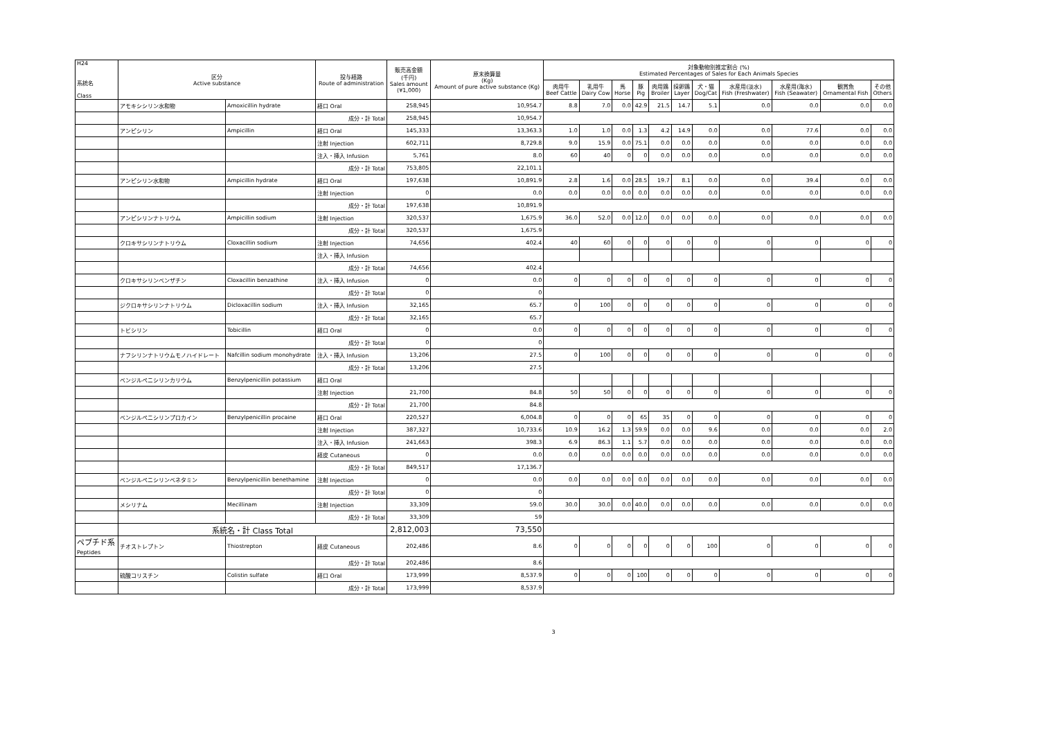| H24 系統名 Class | 区分 Active substance | | 投与経路 Route of administration | 販売高金額 (千円) Sales amount (¥1,000) | 原末換算量 (Kg) Amount of pure active substance (Kg) | 対象動物別推定割合 (%) Estimated Percentages of Sales for Each Animals Species | | | | | | | | | | |
| --- | --- | --- | --- | --- | --- | --- | --- | --- | --- | --- | --- | --- | --- | --- | --- | --- |
| | | | | | | 肉用牛 Beef Cattle | 乳用牛 Dairy Cow | 馬 Horse | 豚 Pig | 肉用鶏 Broiler | 採卵鶏 Layer | 犬・猫 Dog/Cat | 水産用(淡水) Fish (Freshwater) | 水産用(海水) Fish (Seawater) | 観賞魚 Ornamental Fish | その他 Others |
| | アモキシシリン水和物 | Amoxicillin hydrate | 経口 Oral | 258,945 | 10,954.7 | 8.8 | 7.0 | 0.0 | 42.9 | 21.5 | 14.7 | 5.1 | 0.0 | 0.0 | 0.0 | 0.0 |
| | | | 成分・計 Total | 258,945 | 10,954.7 | | | | | | | | | | | |
| | アンピシリン | Ampicillin | 経口 Oral | 145,333 | 13,363.3 | 1.0 | 1.0 | 0.0 | 1.3 | 4.2 | 14.9 | 0.0 | 0.0 | 77.6 | 0.0 | 0.0 |
| | | | 注射 Injection | 602,711 | 8,729.8 | 9.0 | 15.9 | 0.0 | 75.1 | 0.0 | 0.0 | 0.0 | 0.0 | 0.0 | 0.0 | 0.0 |
| | | | 注入・挿入 Infusion | 5,761 | 8.0 | 60 | 40 | 0 | 0 | 0.0 | 0.0 | 0.0 | 0.0 | 0.0 | 0.0 | 0.0 |
| | | | 成分・計 Total | 753,805 | 22,101.1 | | | | | | | | | | | |
| | アンピシリン水和物 | Ampicillin hydrate | 経口 Oral | 197,638 | 10,891.9 | 2.8 | 1.6 | 0.0 | 28.5 | 19.7 | 8.1 | 0.0 | 0.0 | 39.4 | 0.0 | 0.0 |
| | | | 注射 Injection | 0 | 0.0 | 0.0 | 0.0 | 0.0 | 0.0 | 0.0 | 0.0 | 0.0 | 0.0 | 0.0 | 0.0 | 0.0 |
| | | | 成分・計 Total | 197,638 | 10,891.9 | | | | | | | | | | | |
| | アンピシリンナトリウム | Ampicillin sodium | 注射 Injection | 320,537 | 1,675.9 | 36.0 | 52.0 | 0.0 | 12.0 | 0.0 | 0.0 | 0.0 | 0.0 | 0.0 | 0.0 | 0.0 |
| | | | 成分・計 Total | 320,537 | 1,675.9 | | | | | | | | | | | |
| | クロキサシリンナトリウム | Cloxacillin sodium | 注射 Injection | 74,656 | 402.4 | 40 | 60 | 0 | 0 | 0 | 0 | 0 | 0 | 0 | 0 | 0 |
| | | | 注入・挿入 Infusion | | | | | | | | | | | | | |
| | | | 成分・計 Total | 74,656 | 402.4 | | | | | | | | | | | |
| | クロキサシリンベンザチン | Cloxacillin benzathine | 注入・挿入 Infusion | 0 | 0.0 | 0 | 0 | 0 | 0 | 0 | 0 | 0 | 0 | 0 | 0 | 0 |
| | | | 成分・計 Total | 0 | 0 | | | | | | | | | | | |
| | ジクロキサシリンナトリウム | Dicloxacillin sodium | 注入・挿入 Infusion | 32,165 | 65.7 | 0 | 100 | 0 | 0 | 0 | 0 | 0 | 0 | 0 | 0 | 0 |
| | | | 成分・計 Total | 32,165 | 65.7 | | | | | | | | | | | |
| | トビシリン | Tobicillin | 経口 Oral | 0 | 0.0 | 0 | 0 | 0 | 0 | 0 | 0 | 0 | 0 | 0 | 0 | 0 |
| | | | 成分・計 Total | 0 | 0 | | | | | | | | | | | |
| | ナフシリンナトリウムモノハイドレート | Nafcillin sodium monohydrate | 注入・挿入 Infusion | 13,206 | 27.5 | 0 | 100 | 0 | 0 | 0 | 0 | 0 | 0 | 0 | 0 | 0 |
| | | | 成分・計 Total | 13,206 | 27.5 | | | | | | | | | | | |
| | ベンジルペニシリンカリウム | Benzylpenicillin potassium | 経口 Oral | | | | | | | | | | | | | |
| | | | 注射 Injection | 21,700 | 84.8 | 50 | 50 | 0 | 0 | 0 | 0 | 0 | 0 | 0 | 0 | 0 |
| | | | 成分・計 Total | 21,700 | 84.8 | | | | | | | | | | | |
| | ベンジルペニシリンプロカイン | Benzylpenicillin procaine | 経口 Oral | 220,527 | 6,004.8 | 0 | 0 | 0 | 65 | 35 | 0 | 0 | 0 | 0 | 0 | 0 |
| | | | 注射 Injection | 387,327 | 10,733.6 | 10.9 | 16.2 | 1.3 | 59.9 | 0.0 | 0.0 | 9.6 | 0.0 | 0.0 | 0.0 | 2.0 |
| | | | 注入・挿入 Infusion | 241,663 | 398.3 | 6.9 | 86.3 | 1.1 | 5.7 | 0.0 | 0.0 | 0.0 | 0.0 | 0.0 | 0.0 | 0.0 |
| | | | 経皮 Cutaneous | 0 | 0.0 | 0.0 | 0.0 | 0.0 | 0.0 | 0.0 | 0.0 | 0.0 | 0.0 | 0.0 | 0.0 | 0.0 |
| | | | 成分・計 Total | 849,517 | 17,136.7 | | | | | | | | | | | |
| | ベンジルペニシリンベネタミン | Benzylpenicillin benethamine | 注射 Injection | 0 | 0.0 | 0.0 | 0.0 | 0.0 | 0.0 | 0.0 | 0.0 | 0.0 | 0.0 | 0.0 | 0.0 | 0.0 |
| | | | 成分・計 Total | 0 | 0 | | | | | | | | | | | |
| | メシリナム | Mecillinam | 注射 Injection | 33,309 | 59.0 | 30.0 | 30.0 | 0.0 | 40.0 | 0.0 | 0.0 | 0.0 | 0.0 | 0.0 | 0.0 | 0.0 |
| | | | 成分・計 Total | 33,309 | 59 | | | | | | | | | | | |
| | 系統名・計 Class Total | | | 2,812,003 | 73,550 | | | | | | | | | | | |
| ペプチド系 Peptides | チオストレプトン | Thiostrepton | 経皮 Cutaneous | 202,486 | 8.6 | 0 | 0 | 0 | 0 | 0 | 0 | 100 | 0 | 0 | 0 | 0 |
| | | | 成分・計 Total | 202,486 | 8.6 | | | | | | | | | | | |
| | 硫酸コリスチン | Colistin sulfate | 経口 Oral | 173,999 | 8,537.9 | 0 | 0 | 0 | 100 | 0 | 0 | 0 | 0 | 0 | 0 | 0 |
| | | | 成分・計 Total | 173,999 | 8,537.9 | | | | | | | | | | | |
3